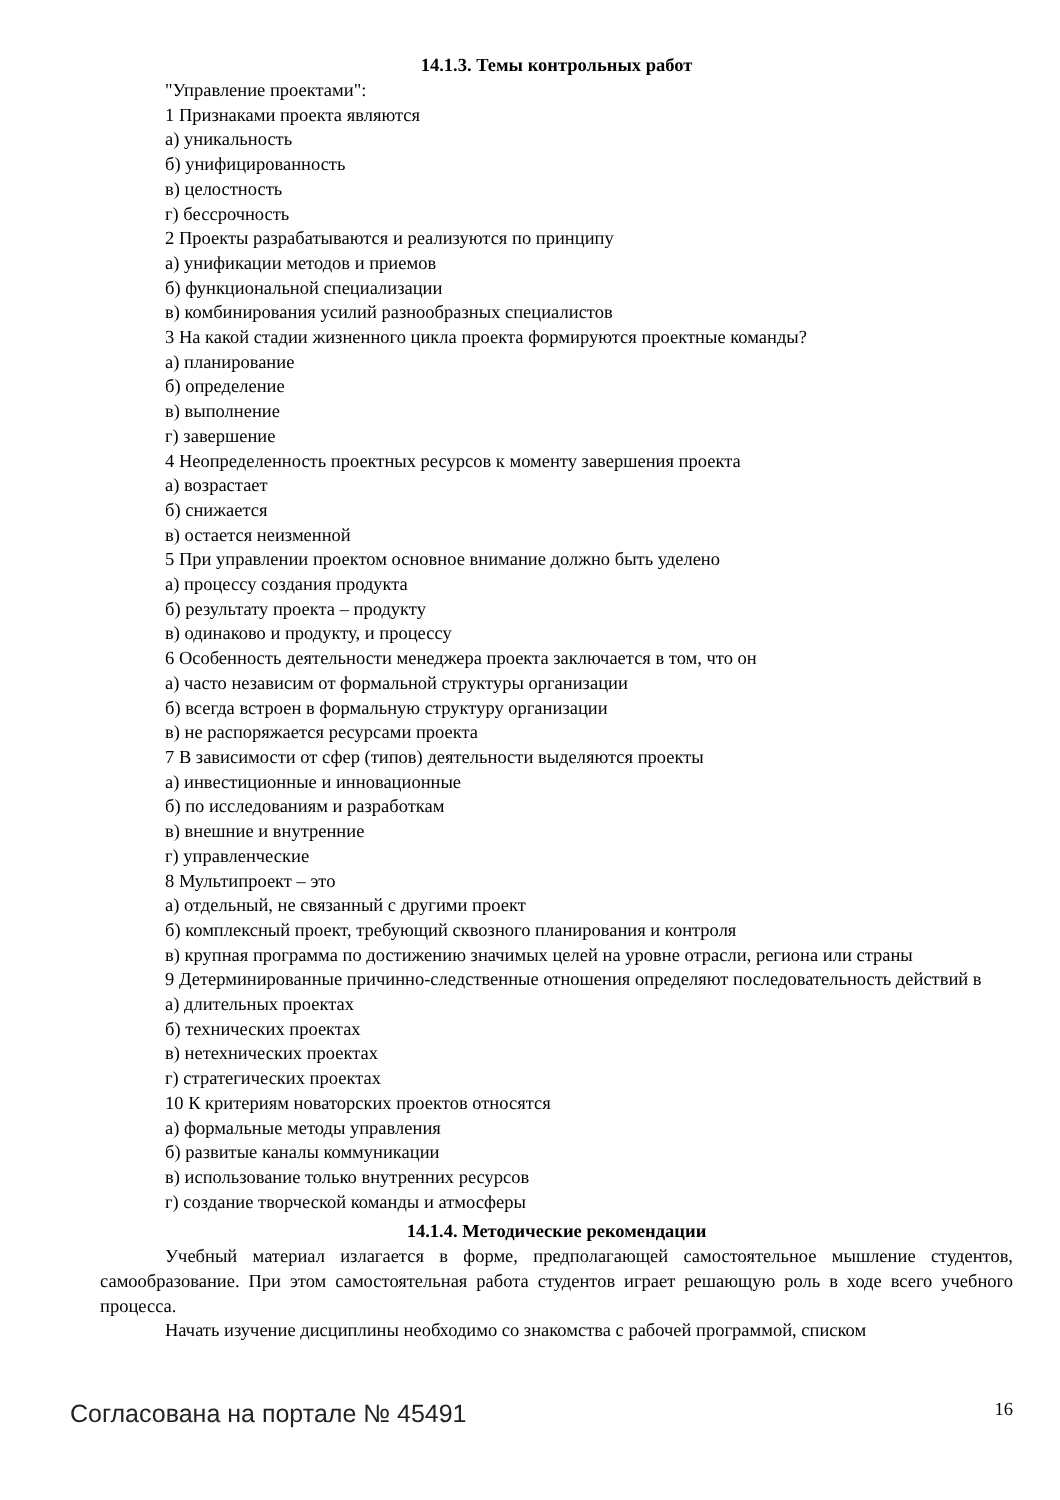14.1.3. Темы контрольных работ
"Управление проектами":
1 Признаками проекта являются
а) уникальность
б) унифицированность
в) целостность
г) бессрочность
2 Проекты разрабатываются и реализуются по принципу
а) унификации методов и приемов
б) функциональной специализации
в) комбинирования усилий разнообразных специалистов
3 На какой стадии жизненного цикла проекта формируются проектные команды?
а) планирование
б) определение
в) выполнение
г) завершение
4 Неопределенность проектных ресурсов к моменту завершения проекта
а) возрастает
б) снижается
в) остается неизменной
5 При управлении проектом основное внимание должно быть уделено
а) процессу создания продукта
б) результату проекта – продукту
в) одинаково и продукту, и процессу
6 Особенность деятельности менеджера проекта заключается в том, что он
а) часто независим от формальной структуры организации
б) всегда встроен в формальную структуру организации
в) не распоряжается ресурсами проекта
7 В зависимости от сфер (типов) деятельности выделяются проекты
а) инвестиционные и инновационные
б) по исследованиям и разработкам
в) внешние и внутренние
г) управленческие
8 Мультипроект – это
а) отдельный, не связанный с другими проект
б) комплексный проект, требующий сквозного планирования и контроля
в) крупная программа по достижению значимых целей на уровне отрасли, региона или страны
9 Детерминированные причинно-следственные отношения определяют последовательность действий в
а) длительных проектах
б) технических проектах
в) нетехнических проектах
г) стратегических проектах
10 К критериям новаторских проектов относятся
а) формальные методы управления
б) развитые каналы коммуникации
в) использование только внутренних ресурсов
г) создание творческой команды и атмосферы
14.1.4. Методические рекомендации
Учебный материал излагается в форме, предполагающей самостоятельное мышление студентов, самообразование. При этом самостоятельная работа студентов играет решающую роль в ходе всего учебного процесса.
Начать изучение дисциплины необходимо со знакомства с рабочей программой, списком
Согласована на портале № 45491 16